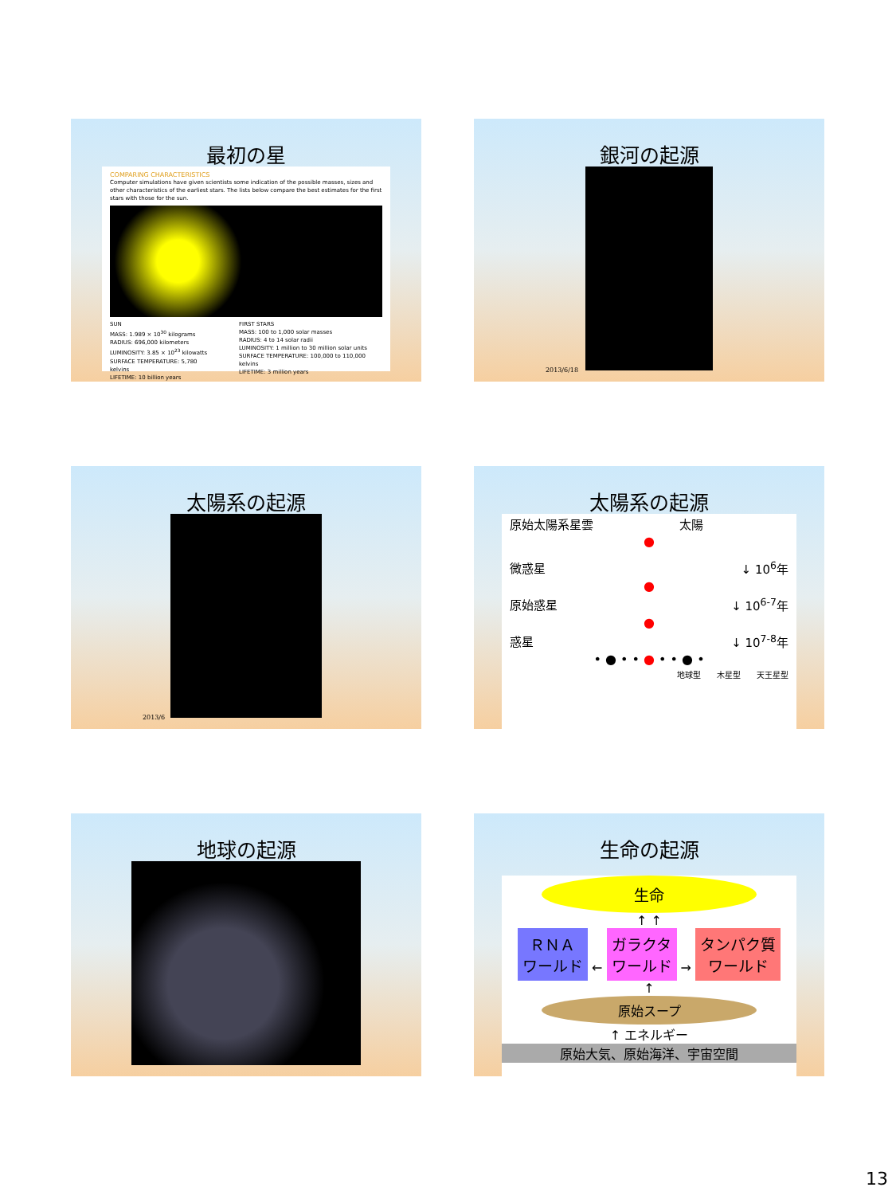最初の星
COMPARING CHARACTERISTICS
Computer simulations have given scientists some indication of the possible masses, sizes and other characteristics of the earliest stars. The lists below compare the best estimates for the first stars with those for the sun.
SUN
MASS: 1.989 × 10<sup>30</sup> kilograms
RADIUS: 696,000 kilometers
LUMINOSITY: 3.85 × 10<sup>23</sup> kilowatts
SURFACE TEMPERATURE: 5,780 kelvins
LIFETIME: 10 billion years
FIRST STARS
MASS: 100 to 1,000 solar masses
RADIUS: 4 to 14 solar radii
LUMINOSITY: 1 million to 30 million solar units
SURFACE TEMPERATURE: 100,000 to 110,000 kelvins
LIFETIME: 3 million years
銀河の起源
2013/6/18
太陽系の起源
2013/6
太陽系の起源
原始太陽系星雲 太陽
●
微惑星 ↓ 10<sup>6</sup>年
●
原始惑星 ↓ 10<sup>6-7</sup>年
●
惑星 ↓ 10<sup>7-8</sup>年
• ● • • ● • • ● •
地球型 木星型 天王星型
地球の起源
生命の起源
生命
↑ ↑
ＲＮＡ
ワールド ← ガラクタ
ワールド → タンパク質
ワールド
↑
原始スープ
↑ エネルギー
原始大気、原始海洋、宇宙空間
13